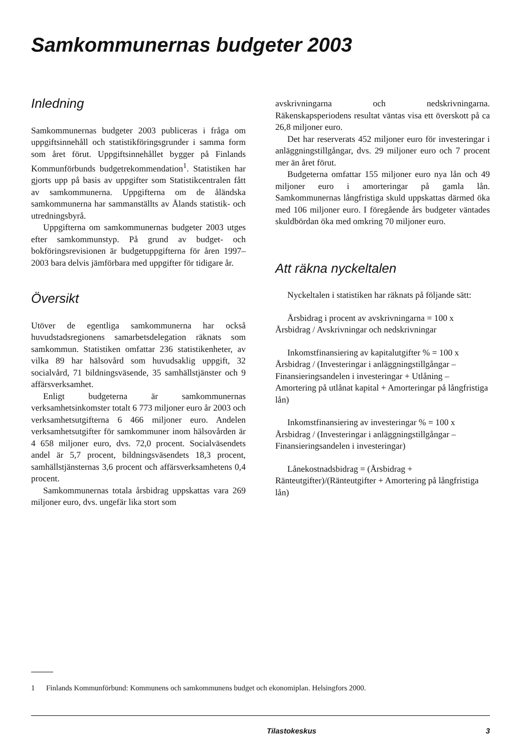Samkommunernas budgeter 2003
Inledning
Samkommunernas budgeter 2003 publiceras i fråga om uppgiftsinnehåll och statistikföringsgrunder i samma form som året förut. Uppgiftsinnehållet bygger på Finlands Kommunförbunds budgetrekommendation<sup>1</sup>. Statistiken har gjorts upp på basis av uppgifter som Statistikcentralen fått av samkommunerna. Uppgifterna om de åländska samkommunerna har sammanställts av Ålands statistik- och utredningsbyrå.
Uppgifterna om samkommunernas budgeter 2003 utges efter samkommunstyp. På grund av budget- och bokföringsrevisionen är budgetuppgifterna för åren 1997–2003 bara delvis jämförbara med uppgifter för tidigare år.
Översikt
Utöver de egentliga samkommunerna har också huvudstadsregionens samarbetsdelegation räknats som samkommun. Statistiken omfattar 236 statistikenheter, av vilka 89 har hälsovård som huvudsaklig uppgift, 32 socialvård, 71 bildningsväsende, 35 samhällstjänster och 9 affärsverksamhet.
Enligt budgeterna är samkommunernas verksamhetsinkomster totalt 6 773 miljoner euro år 2003 och verksamhetsutgifterna 6 466 miljoner euro. Andelen verksamhetsutgifter för samkommuner inom hälsovården är 4 658 miljoner euro, dvs. 72,0 procent. Socialväsendets andel är 5,7 procent, bildningsväsendets 18,3 procent, samhällstjänsternas 3,6 procent och affärsverksamhetens 0,4 procent.
Samkommunernas totala årsbidrag uppskattas vara 269 miljoner euro, dvs. ungefär lika stort som
avskrivningarna och nedskrivningarna. Räkenskapsperiodens resultat väntas visa ett överskott på ca 26,8 miljoner euro.
Det har reserverats 452 miljoner euro för investeringar i anläggningstillgångar, dvs. 29 miljoner euro och 7 procent mer än året förut.
Budgeterna omfattar 155 miljoner euro nya lån och 49 miljoner euro i amorteringar på gamla lån. Samkommunernas långfristiga skuld uppskattas därmed öka med 106 miljoner euro. I föregående års budgeter väntades skuldbördan öka med omkring 70 miljoner euro.
Att räkna nyckeltalen
Nyckeltalen i statistiken har räknats på följande sätt:
Årsbidrag i procent av avskrivningarna = 100 x
Årsbidrag / Avskrivningar och nedskrivningar
Inkomstfinansiering av kapitalutgifter % = 100 x
Årsbidrag / (Investeringar i anläggningstillgångar – Finansieringsandelen i investeringar + Utlåning – Amortering på utlånat kapital + Amorteringar på långfristiga lån)
Inkomstfinansiering av investeringar % = 100 x
Årsbidrag / (Investeringar i anläggningstillgångar – Finansieringsandelen i investeringar)
Lånekostnadsbidrag = (Årsbidrag + Ränteutgifter)/(Ränteutgifter + Amortering på långfristiga lån)
1 Finlands Kommunförbund: Kommunens och samkommunens budget och ekonomiplan. Helsingfors 2000.
Tilastokeskus 3